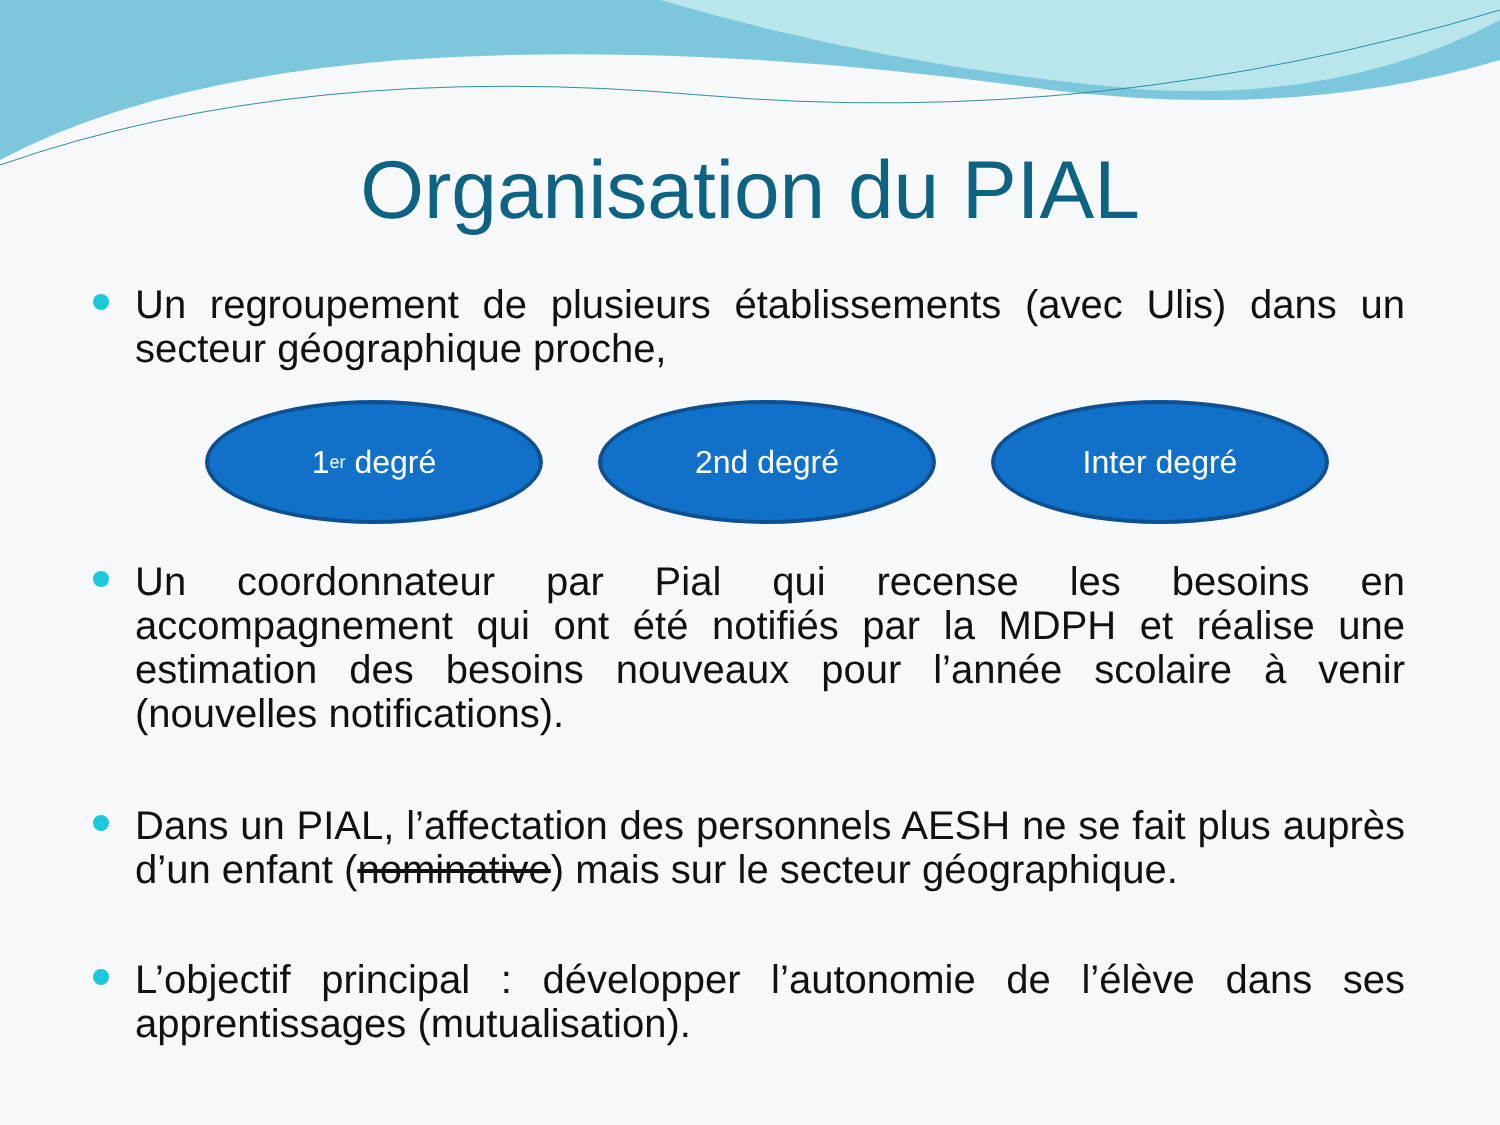Organisation du PIAL
Un regroupement de plusieurs établissements (avec Ulis) dans un secteur géographique proche,
1<sup>er</sup> degré 2nd degré Inter degré
Un coordonnateur par Pial qui recense les besoins en accompagnement qui ont été notifiés par la MDPH et réalise une estimation des besoins nouveaux pour l’année scolaire à venir (nouvelles notifications).
Dans un PIAL, l’affectation des personnels AESH ne se fait plus auprès d’un enfant (nominative) mais sur le secteur géographique.
L’objectif principal : développer l’autonomie de l’élève dans ses apprentissages (mutualisation).